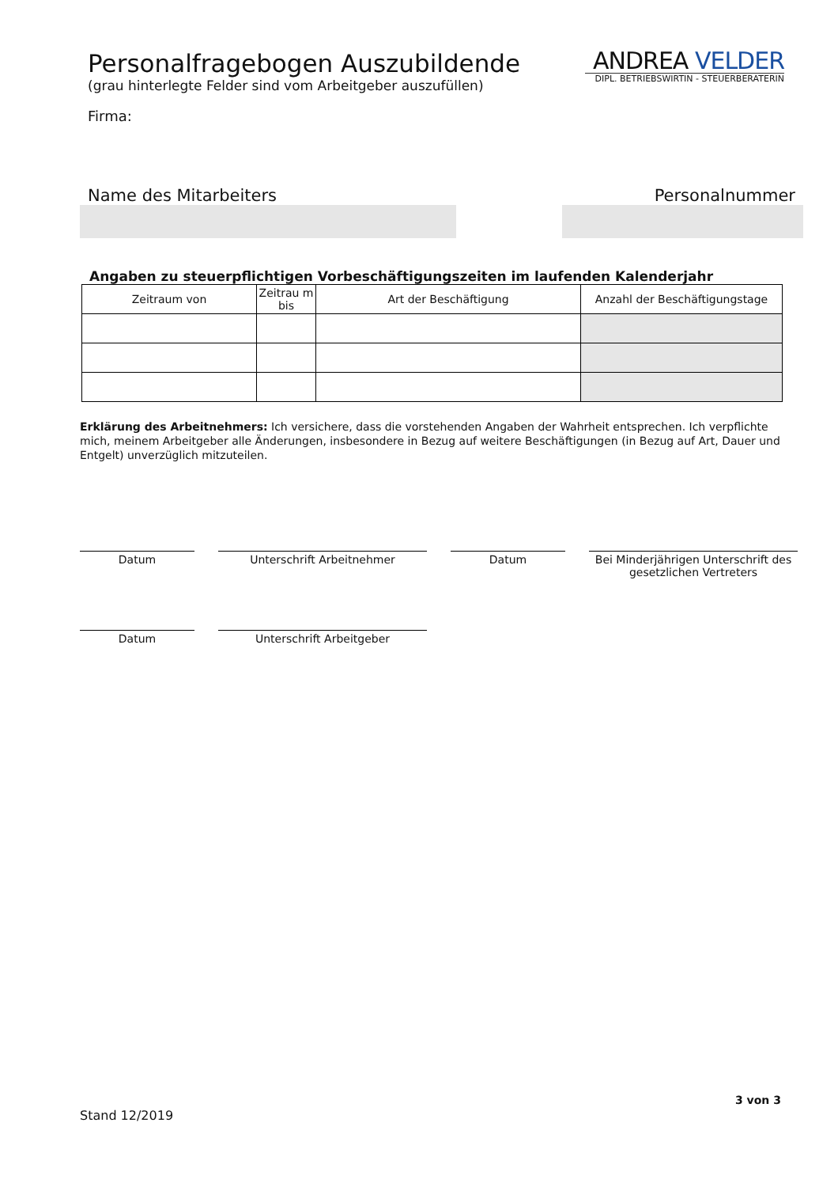Personalfragebogen Auszubildende
(grau hinterlegte Felder sind vom Arbeitgeber auszufüllen)
ANDREA VELDER
DIPL. BETRIEBSWIRTIN - STEUERBERATERIN
Firma:
Name des Mitarbeiters Personalnummer
Angaben zu steuerpflichtigen Vorbeschäftigungszeiten im laufenden Kalenderjahr
| Zeitraum von | Zeitrau m bis | Art der Beschäftigung | Anzahl der Beschäftigungstage |
| --- | --- | --- | --- |
Erklärung des Arbeitnehmers: Ich versichere, dass die vorstehenden Angaben der Wahrheit entsprechen. Ich verpflichte mich, meinem Arbeitgeber alle Änderungen, insbesondere in Bezug auf weitere Beschäftigungen (in Bezug auf Art, Dauer und Entgelt) unverzüglich mitzuteilen.
Datum Unterschrift Arbeitnehmer Datum Bei Minderjährigen Unterschrift des gesetzlichen Vertreters
Datum Unterschrift Arbeitgeber
3 von 3
Stand 12/2019